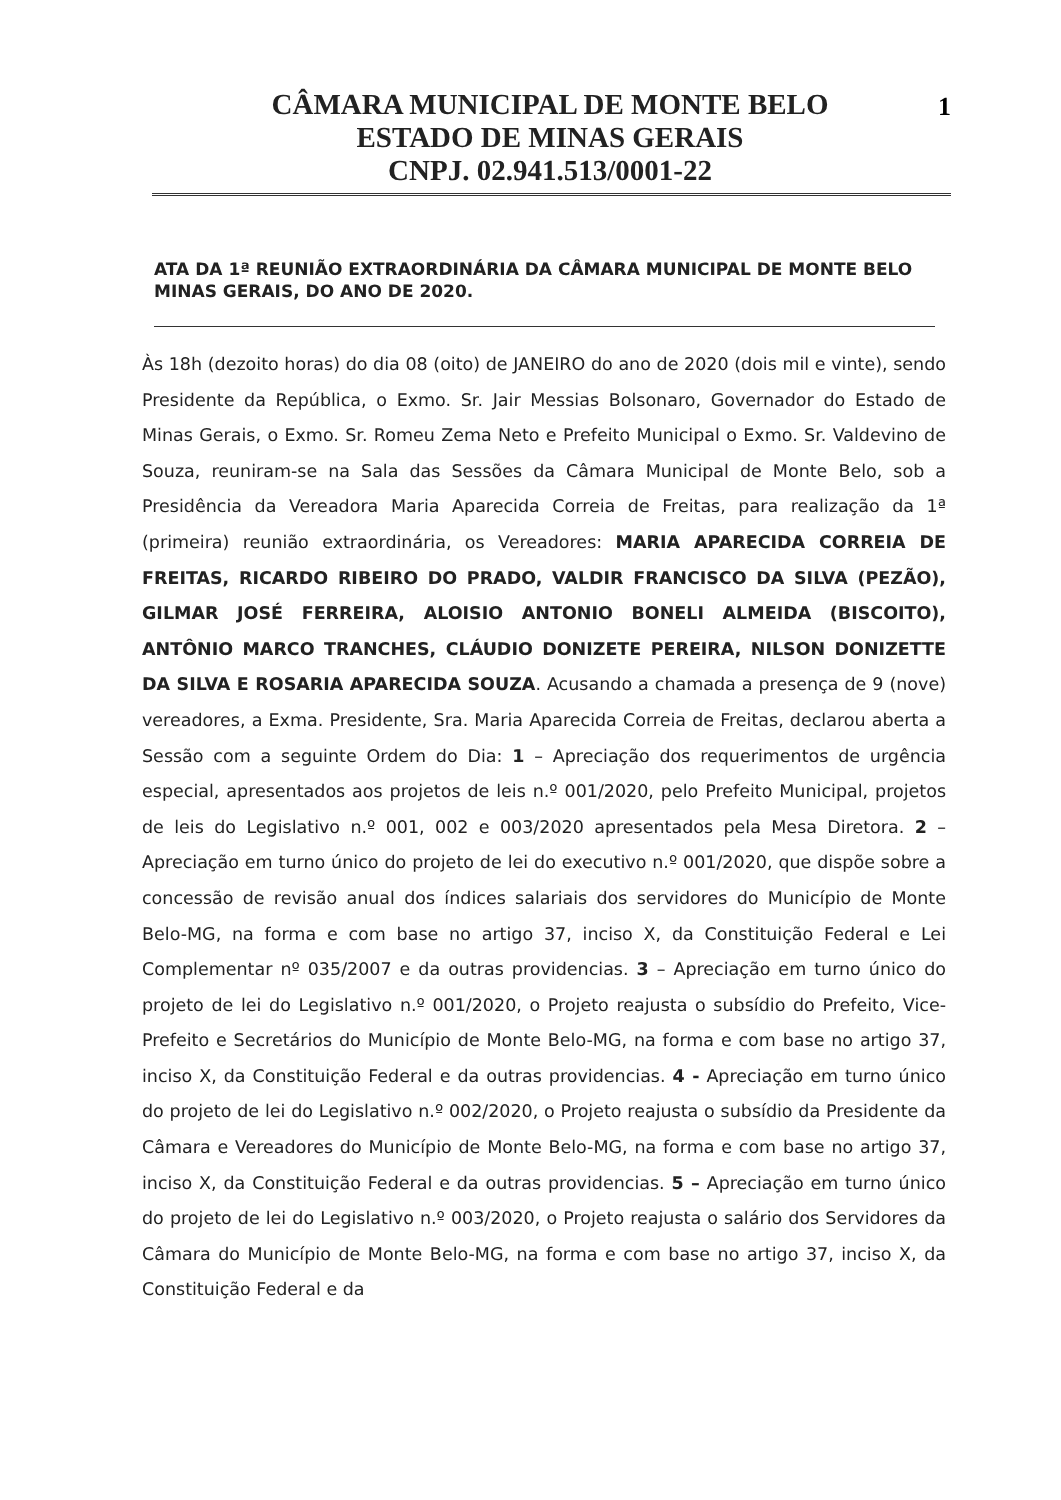1
CÂMARA MUNICIPAL DE MONTE BELO
ESTADO DE MINAS GERAIS
CNPJ. 02.941.513/0001-22
ATA DA 1ª REUNIÃO EXTRAORDINÁRIA DA CÂMARA MUNICIPAL DE MONTE BELO MINAS GERAIS, DO ANO DE 2020.
Às 18h (dezoito horas) do dia 08 (oito) de JANEIRO do ano de 2020 (dois mil e vinte), sendo Presidente da República, o Exmo. Sr. Jair Messias Bolsonaro, Governador do Estado de Minas Gerais, o Exmo. Sr. Romeu Zema Neto e Prefeito Municipal o Exmo. Sr. Valdevino de Souza, reuniram-se na Sala das Sessões da Câmara Municipal de Monte Belo, sob a Presidência da Vereadora Maria Aparecida Correia de Freitas, para realização da 1ª (primeira) reunião extraordinária, os Vereadores: MARIA APARECIDA CORREIA DE FREITAS, RICARDO RIBEIRO DO PRADO, VALDIR FRANCISCO DA SILVA (PEZÃO), GILMAR JOSÉ FERREIRA, ALOISIO ANTONIO BONELI ALMEIDA (BISCOITO), ANTÔNIO MARCO TRANCHES, CLÁUDIO DONIZETE PEREIRA, NILSON DONIZETTE DA SILVA E ROSARIA APARECIDA SOUZA. Acusando a chamada a presença de 9 (nove) vereadores, a Exma. Presidente, Sra. Maria Aparecida Correia de Freitas, declarou aberta a Sessão com a seguinte Ordem do Dia: 1 – Apreciação dos requerimentos de urgência especial, apresentados aos projetos de leis n.º 001/2020, pelo Prefeito Municipal, projetos de leis do Legislativo n.º 001, 002 e 003/2020 apresentados pela Mesa Diretora. 2 – Apreciação em turno único do projeto de lei do executivo n.º 001/2020, que dispõe sobre a concessão de revisão anual dos índices salariais dos servidores do Município de Monte Belo-MG, na forma e com base no artigo 37, inciso X, da Constituição Federal e Lei Complementar nº 035/2007 e da outras providencias. 3 – Apreciação em turno único do projeto de lei do Legislativo n.º 001/2020, o Projeto reajusta o subsídio do Prefeito, Vice-Prefeito e Secretários do Município de Monte Belo-MG, na forma e com base no artigo 37, inciso X, da Constituição Federal e da outras providencias. 4 - Apreciação em turno único do projeto de lei do Legislativo n.º 002/2020, o Projeto reajusta o subsídio da Presidente da Câmara e Vereadores do Município de Monte Belo-MG, na forma e com base no artigo 37, inciso X, da Constituição Federal e da outras providencias. 5 – Apreciação em turno único do projeto de lei do Legislativo n.º 003/2020, o Projeto reajusta o salário dos Servidores da Câmara do Município de Monte Belo-MG, na forma e com base no artigo 37, inciso X, da Constituição Federal e da